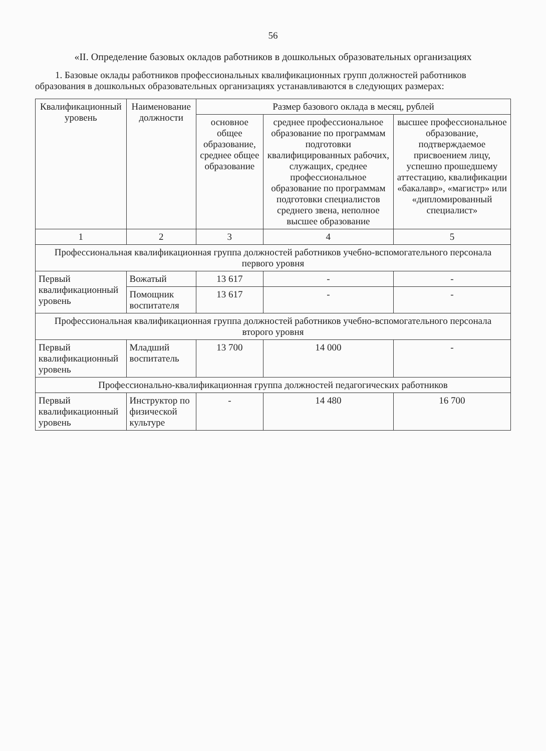56
«II. Определение базовых окладов работников в дошкольных образовательных организациях
1. Базовые оклады работников профессиональных квалификационных групп должностей работников образования в дошкольных образовательных организациях устанавливаются в следующих размерах:
| Квалификационный уровень | Наименование должности | Размер базового оклада в месяц, рублей | | |
| --- | --- | --- | --- | --- |
| | | основное общее образование, среднее общее образование | среднее профессиональное образование по программам подготовки квалифицированных рабочих, служащих, среднее профессиональное образование по программам подготовки специалистов среднего звена, неполное высшее образование | высшее профессиональное образование, подтверждаемое присвоением лицу, успешно прошедшему аттестацию, квалификации «бакалавр», «магистр» или «дипломированный специалист» |
| 1 | 2 | 3 | 4 | 5 |
| Профессиональная квалификационная группа должностей работников учебно-вспомогательного персонала первого уровня | | | | |
| Первый квалификационный уровень | Вожатый | 13 617 | - | - |
| | Помощник воспитателя | 13 617 | - | - |
| Профессиональная квалификационная группа должностей работников учебно-вспомогательного персонала второго уровня | | | | |
| Первый квалификационный уровень | Младший воспитатель | 13 700 | 14 000 | - |
| Профессионально-квалификационная группа должностей педагогических работников | | | | |
| Первый квалификационный уровень | Инструктор по физической культуре | - | 14 480 | 16 700 |